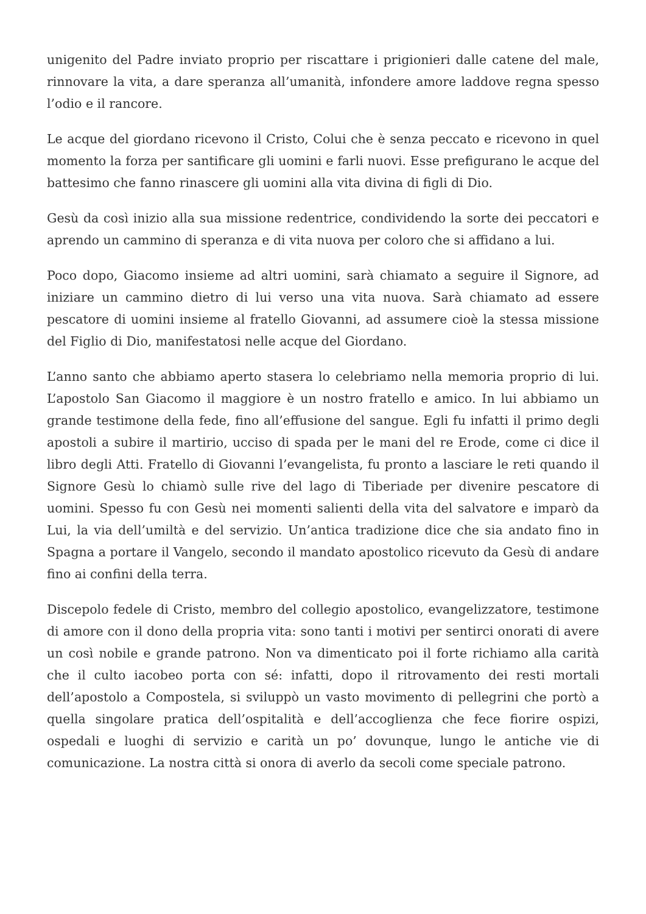unigenito del Padre inviato proprio per riscattare i prigionieri dalle catene del male, rinnovare la vita, a dare speranza all’umanità, infondere amore laddove regna spesso l’odio e il rancore.
Le acque del giordano ricevono il Cristo, Colui che è senza peccato e ricevono in quel momento la forza per santificare gli uomini e farli nuovi. Esse prefigurano le acque del battesimo che fanno rinascere gli uomini alla vita divina di figli di Dio.
Gesù da così inizio alla sua missione redentrice, condividendo la sorte dei peccatori e aprendo un cammino di speranza e di vita nuova per coloro che si affidano a lui.
Poco dopo, Giacomo insieme ad altri uomini, sarà chiamato a seguire il Signore, ad iniziare un cammino dietro di lui verso una vita nuova. Sarà chiamato ad essere pescatore di uomini insieme al fratello Giovanni, ad assumere cioè la stessa missione del Figlio di Dio, manifestatosi nelle acque del Giordano.
L’anno santo che abbiamo aperto stasera lo celebriamo nella memoria proprio di lui. L’apostolo San Giacomo il maggiore è un nostro fratello e amico. In lui abbiamo un grande testimone della fede, fino all’effusione del sangue. Egli fu infatti il primo degli apostoli a subire il martirio, ucciso di spada per le mani del re Erode, come ci dice il libro degli Atti. Fratello di Giovanni l’evangelista, fu pronto a lasciare le reti quando il Signore Gesù lo chiamò sulle rive del lago di Tiberiade per divenire pescatore di uomini. Spesso fu con Gesù nei momenti salienti della vita del salvatore e imparò da Lui, la via dell’umiltà e del servizio. Un’antica tradizione dice che sia andato fino in Spagna a portare il Vangelo, secondo il mandato apostolico ricevuto da Gesù di andare fino ai confini della terra.
Discepolo fedele di Cristo, membro del collegio apostolico, evangelizzatore, testimone di amore con il dono della propria vita: sono tanti i motivi per sentirci onorati di avere un così nobile e grande patrono. Non va dimenticato poi il forte richiamo alla carità che il culto iacobeo porta con sé: infatti, dopo il ritrovamento dei resti mortali dell’apostolo a Compostela, si sviluppò un vasto movimento di pellegrini che portò a quella singolare pratica dell’ospitalità e dell’accoglienza che fece fiorire ospizi, ospedali e luoghi di servizio e carità un po’ dovunque, lungo le antiche vie di comunicazione. La nostra città si onora di averlo da secoli come speciale patrono.